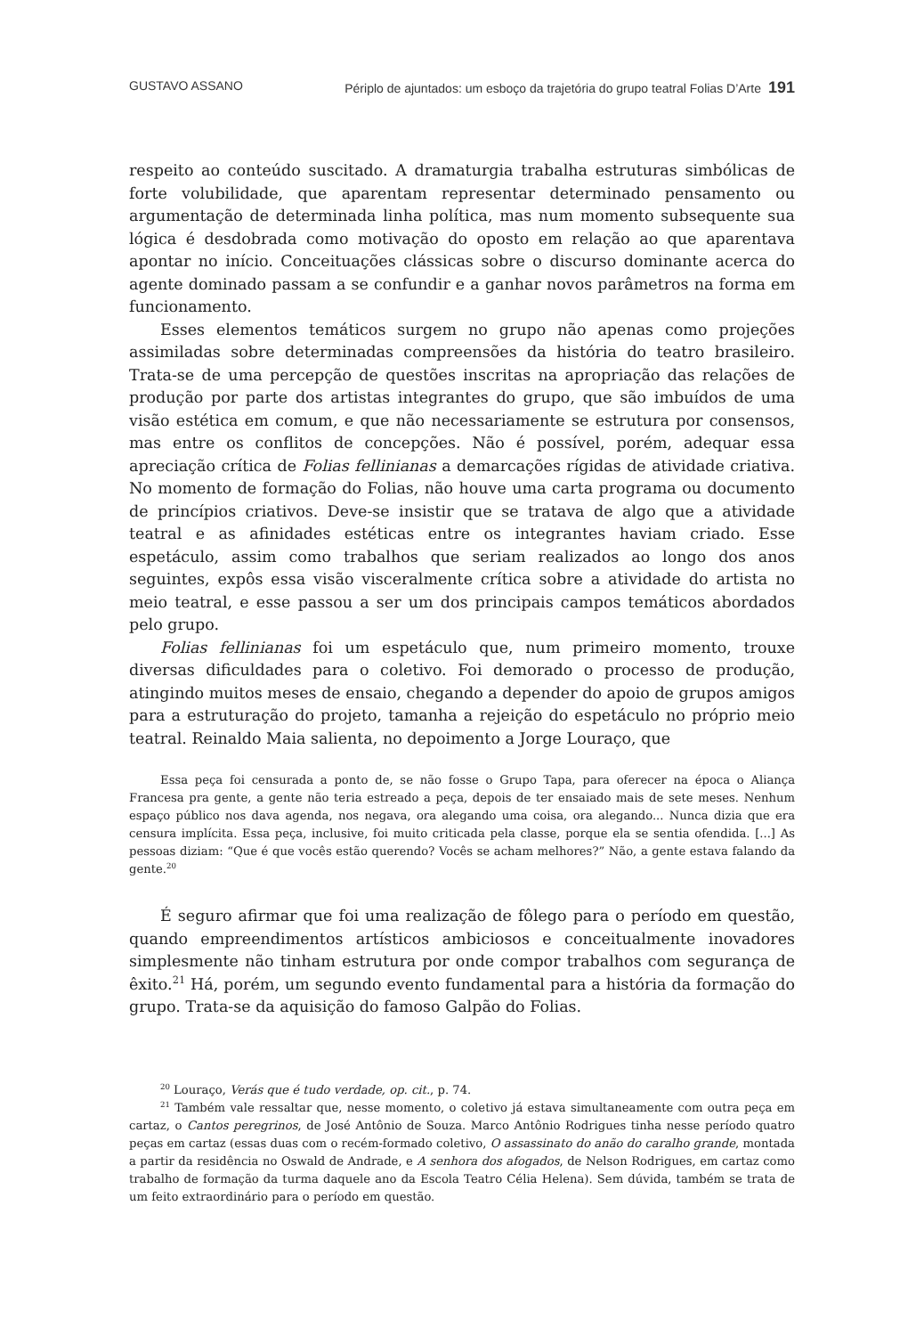GUSTAVO ASSANO Périplo de ajuntados: um esboço da trajetória do grupo teatral Folias D’Arte 191
respeito ao conteúdo suscitado. A dramaturgia trabalha estruturas simbólicas de forte volubilidade, que aparentam representar determinado pensamento ou argumentação de determinada linha política, mas num momento subsequente sua lógica é desdobrada como motivação do oposto em relação ao que aparentava apontar no início. Conceituações clássicas sobre o discurso dominante acerca do agente dominado passam a se confundir e a ganhar novos parâmetros na forma em funcionamento.
Esses elementos temáticos surgem no grupo não apenas como projeções assimiladas sobre determinadas compreensões da história do teatro brasileiro. Trata-se de uma percepção de questões inscritas na apropriação das relações de produção por parte dos artistas integrantes do grupo, que são imbuídos de uma visão estética em comum, e que não necessariamente se estrutura por consensos, mas entre os conflitos de concepções. Não é possível, porém, adequar essa apreciação crítica de Folias fellinianas a demarcações rígidas de atividade criativa. No momento de formação do Folias, não houve uma carta programa ou documento de princípios criativos. Deve-se insistir que se tratava de algo que a atividade teatral e as afinidades estéticas entre os integrantes haviam criado. Esse espetáculo, assim como trabalhos que seriam realizados ao longo dos anos seguintes, expôs essa visão visceralmente crítica sobre a atividade do artista no meio teatral, e esse passou a ser um dos principais campos temáticos abordados pelo grupo.
Folias fellinianas foi um espetáculo que, num primeiro momento, trouxe diversas dificuldades para o coletivo. Foi demorado o processo de produção, atingindo muitos meses de ensaio, chegando a depender do apoio de grupos amigos para a estruturação do projeto, tamanha a rejeição do espetáculo no próprio meio teatral. Reinaldo Maia salienta, no depoimento a Jorge Louraço, que
Essa peça foi censurada a ponto de, se não fosse o Grupo Tapa, para oferecer na época o Aliança Francesa pra gente, a gente não teria estreado a peça, depois de ter ensaiado mais de sete meses. Nenhum espaço público nos dava agenda, nos negava, ora alegando uma coisa, ora alegando... Nunca dizia que era censura implícita. Essa peça, inclusive, foi muito criticada pela classe, porque ela se sentia ofendida. [...] As pessoas diziam: “Que é que vocês estão querendo? Vocês se acham melhores?” Não, a gente estava falando da gente.<sup>20</sup>
É seguro afirmar que foi uma realização de fôlego para o período em questão, quando empreendimentos artísticos ambiciosos e conceitualmente inovadores simplesmente não tinham estrutura por onde compor trabalhos com segurança de êxito.<sup>21</sup> Há, porém, um segundo evento fundamental para a história da formação do grupo. Trata-se da aquisição do famoso Galpão do Folias.
<sup>20</sup> Louraço, Verás que é tudo verdade, op. cit., p. 74.
<sup>21</sup> Também vale ressaltar que, nesse momento, o coletivo já estava simultaneamente com outra peça em cartaz, o Cantos peregrinos, de José Antônio de Souza. Marco Antônio Rodrigues tinha nesse período quatro peças em cartaz (essas duas com o recém-formado coletivo, O assassinato do anão do caralho grande, montada a partir da residência no Oswald de Andrade, e A senhora dos afogados, de Nelson Rodrigues, em cartaz como trabalho de formação da turma daquele ano da Escola Teatro Célia Helena). Sem dúvida, também se trata de um feito extraordinário para o período em questão.